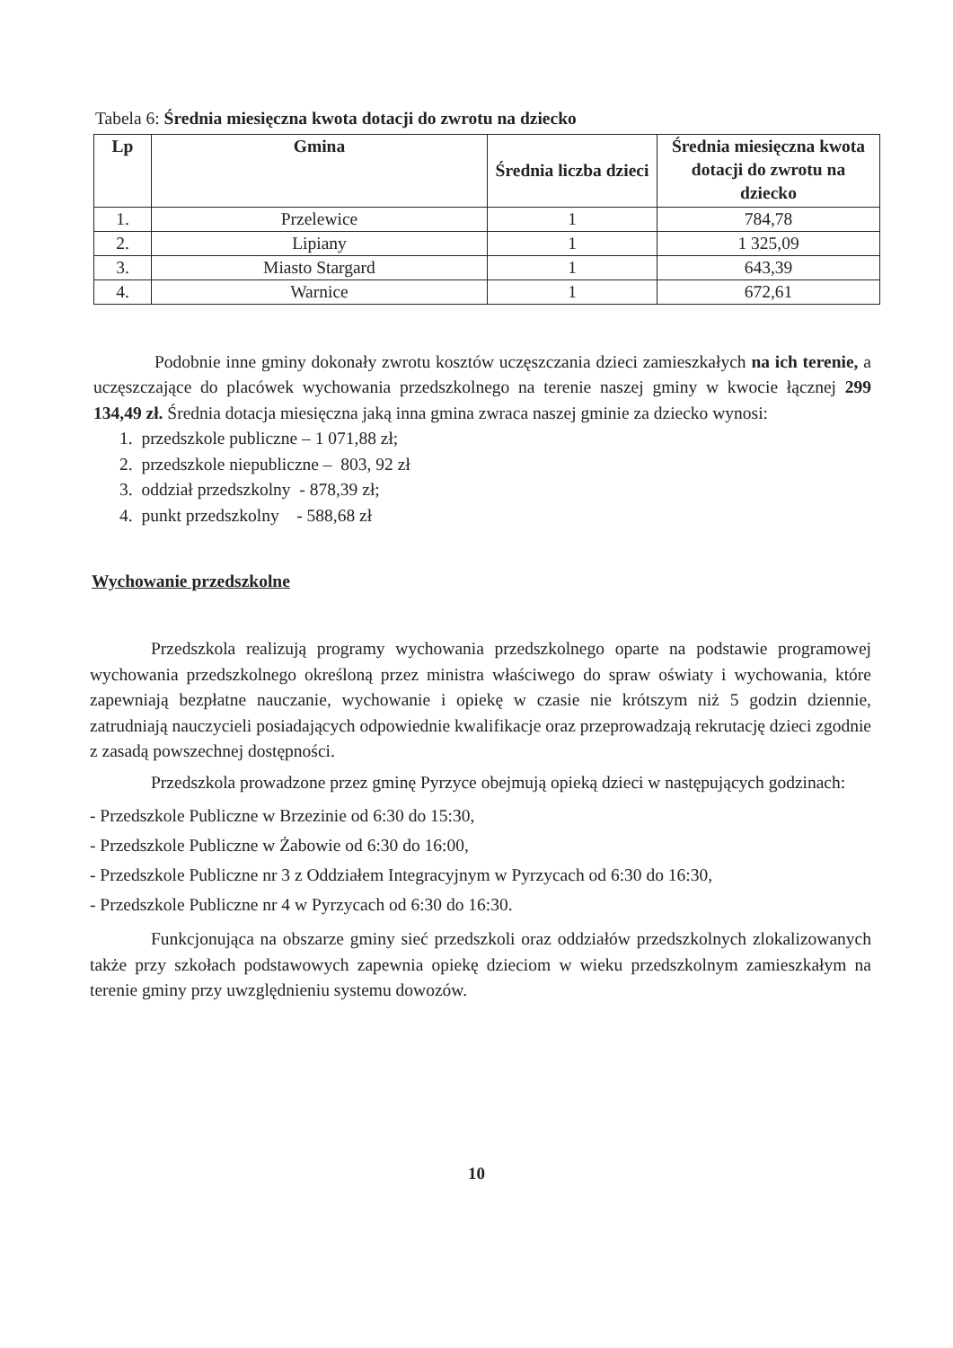Tabela 6: Średnia miesięczna kwota dotacji do zwrotu na dziecko
| Lp | Gmina | Średnia liczba dzieci | Średnia miesięczna kwota dotacji do zwrotu na dziecko |
| --- | --- | --- | --- |
| 1. | Przelewice | 1 | 784,78 |
| 2. | Lipiany | 1 | 1 325,09 |
| 3. | Miasto Stargard | 1 | 643,39 |
| 4. | Warnice | 1 | 672,61 |
Podobnie inne gminy dokonały zwrotu kosztów uczęszczania dzieci zamieszkałych na ich terenie, a uczęszczające do placówek wychowania przedszkolnego na terenie naszej gminy w kwocie łącznej 299 134,49 zł. Średnia dotacja miesięczna jaką inna gmina zwraca naszej gminie za dziecko wynosi:
1. przedszkole publiczne – 1 071,88 zł;
2. przedszkole niepubliczne – 803, 92 zł
3. oddział przedszkolny - 878,39 zł;
4. punkt przedszkolny - 588,68 zł
Wychowanie przedszkolne
Przedszkola realizują programy wychowania przedszkolnego oparte na podstawie programowej wychowania przedszkolnego określoną przez ministra właściwego do spraw oświaty i wychowania, które zapewniają bezpłatne nauczanie, wychowanie i opiekę w czasie nie krótszym niż 5 godzin dziennie, zatrudniają nauczycieli posiadających odpowiednie kwalifikacje oraz przeprowadzają rekrutację dzieci zgodnie z zasadą powszechnej dostępności.
Przedszkola prowadzone przez gminę Pyrzyce obejmują opieką dzieci w następujących godzinach:
- Przedszkole Publiczne w Brzezinie od 6:30 do 15:30,
- Przedszkole Publiczne w Żabowie od 6:30 do 16:00,
- Przedszkole Publiczne nr 3 z Oddziałem Integracyjnym w Pyrzycach od 6:30 do 16:30,
- Przedszkole Publiczne nr 4 w Pyrzycach od 6:30 do 16:30.
Funkcjonująca na obszarze gminy sieć przedszkoli oraz oddziałów przedszkolnych zlokalizowanych także przy szkołach podstawowych zapewnia opiekę dzieciom w wieku przedszkolnym zamieszkałym na terenie gminy przy uwzględnieniu systemu dowozów.
10